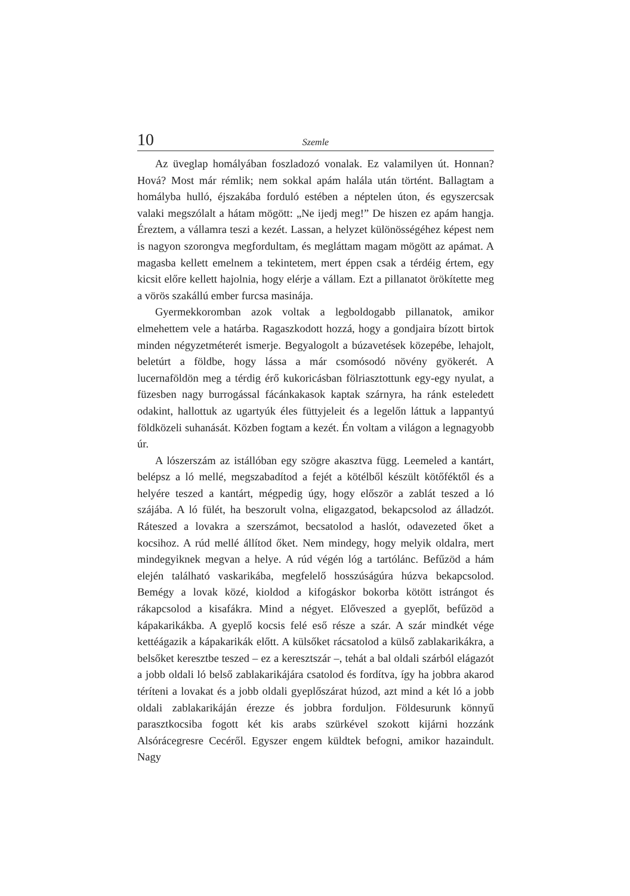10 Szemle
Az üveglap homályában foszladozó vonalak. Ez valamilyen út. Honnan? Hová? Most már rémlik; nem sokkal apám halála után történt. Ballagtam a homályba hulló, éjszakába forduló estében a néptelen úton, és egyszercsak valaki megszólalt a hátam mögött: „Ne ijedj meg!” De hiszen ez apám hangja. Éreztem, a vállamra teszi a kezét. Lassan, a helyzet különösségéhez képest nem is nagyon szorongva megfordultam, és megláttam magam mögött az apámat. A magasba kellett emelnem a tekintetem, mert éppen csak a térdéig értem, egy kicsit előre kellett hajolnia, hogy elérje a vállam. Ezt a pillanatot örökítette meg a vörös szakállú ember furcsa masinája.
Gyermekkoromban azok voltak a legboldogabb pillanatok, amikor elmehettem vele a határba. Ragaszkodott hozzá, hogy a gondjaira bízott birtok minden négyzetméterét ismerje. Begyalogolt a búzavetések közepébe, lehajolt, beletúrt a földbe, hogy lássa a már csomósodó növény gyökerét. A lucernaföldön meg a térdig érő kukoricásban fölriasztottunk egy-egy nyulat, a füzesben nagy burrogással fácánkakasok kaptak szárnyra, ha ránk esteledett odakint, hallottuk az ugartyúk éles füttyjeleit és a legelőn láttuk a lappantyú földközeli suhanását. Közben fogtam a kezét. Én voltam a világon a legnagyobb úr.
A lószerszám az istállóban egy szögre akasztva függ. Leemeled a kantárt, belépsz a ló mellé, megszabadítod a fejét a kötélből készült kötőféktől és a helyére teszed a kantárt, mégpedig úgy, hogy először a zablát teszed a ló szájába. A ló fülét, ha beszorult volna, eligazgatod, bekapcsolod az álladzót. Ráteszed a lovakra a szerszámot, becsatolod a haslót, odavezeted őket a kocsihoz. A rúd mellé állítod őket. Nem mindegy, hogy melyik oldalra, mert mindegyiknek megvan a helye. A rúd végén lóg a tartólánc. Befűzöd a hám elején található vaskarikába, megfelelő hosszúságúra húzva bekapcsolod. Bemégy a lovak közé, kioldod a kifogáskor bokorba kötött istrángot és rákapcsolod a kisafákra. Mind a négyet. Előveszed a gyeplőt, befűzöd a kápakarikákba. A gyeplő kocsis felé eső része a szár. A szár mindkét vége kettéágazik a kápakarikák előtt. A külsőket rácsatolod a külső zablakarikákra, a belsőket keresztbe teszed – ez a keresztszár –, tehát a bal oldali szárból elágazót a jobb oldali ló belső zablakarikájára csatolod és fordítva, így ha jobbra akarod téríteni a lovakat és a jobb oldali gyeplőszárat húzod, azt mind a két ló a jobb oldali zablakarikáján érezze és jobbra forduljon. Földesurunk könnyű parasztkocsiba fogott két kis arabs szürkével szokott kijárni hozzánk Alsórácegresre Cecéről. Egyszer engem küldtek befogni, amikor hazaindult. Nagy